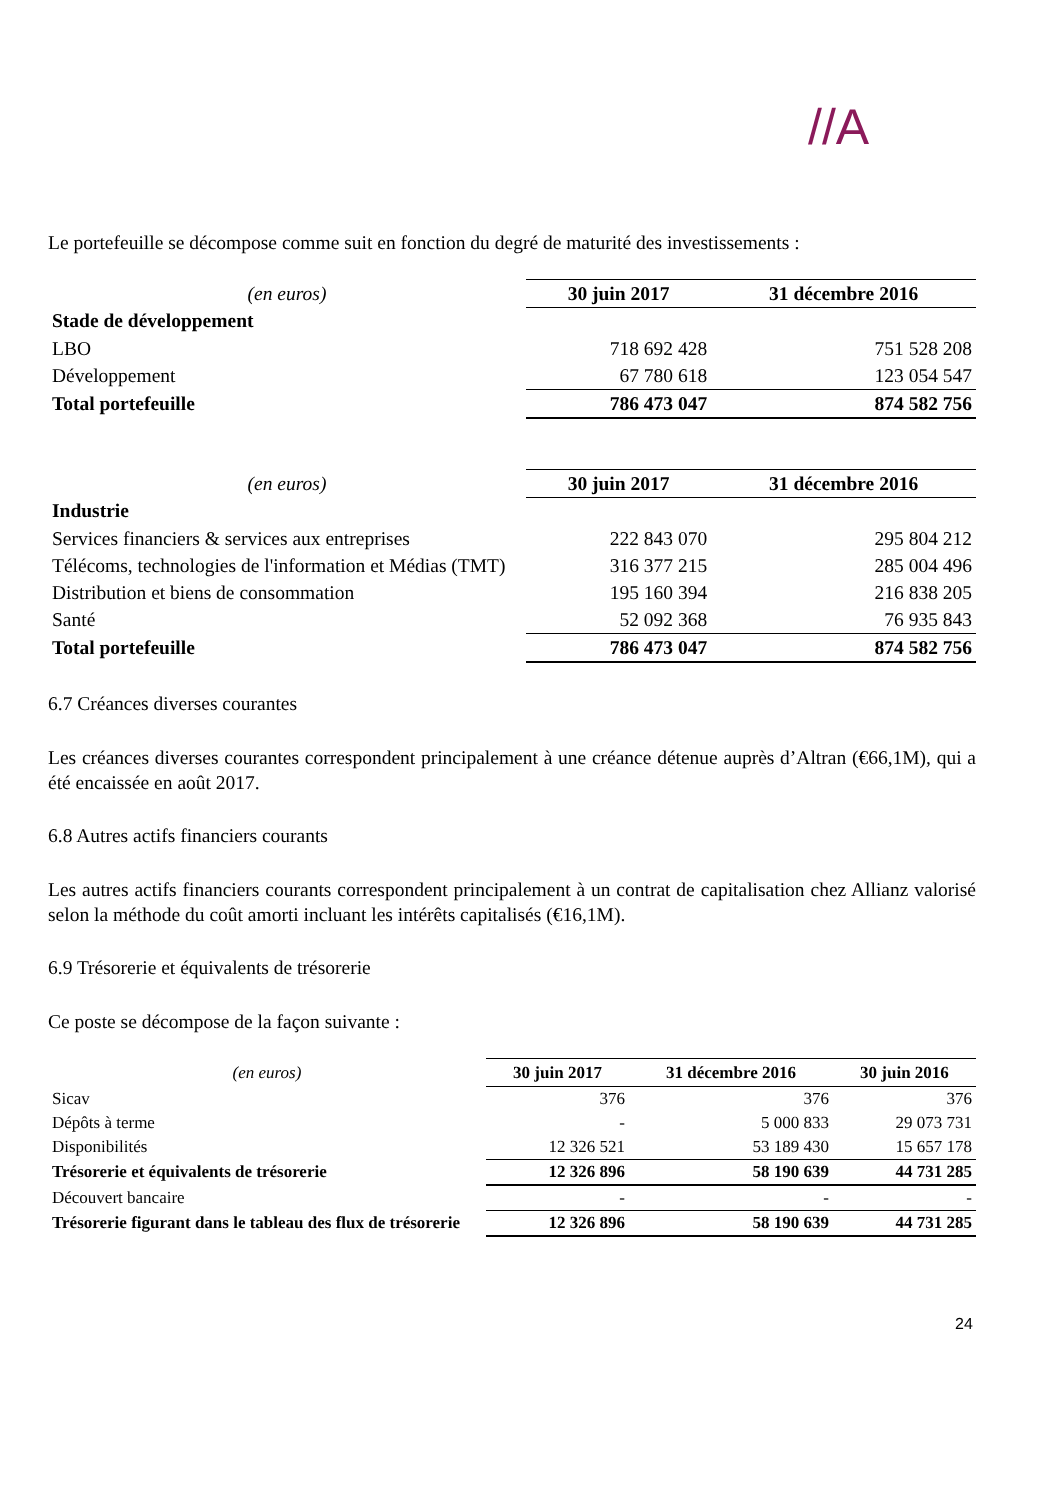//A
Le portefeuille se décompose comme suit en fonction du degré de maturité des investissements :
| (en euros) | 30 juin 2017 | 31 décembre 2016 |
| --- | --- | --- |
| Stade de développement | | |
| LBO | 718 692 428 | 751 528 208 |
| Développement | 67 780 618 | 123 054 547 |
| Total portefeuille | 786 473 047 | 874 582 756 |
| (en euros) | 30 juin 2017 | 31 décembre 2016 |
| --- | --- | --- |
| Industrie | | |
| Services financiers & services aux entreprises | 222 843 070 | 295 804 212 |
| Télécoms, technologies de l'information et Médias (TMT) | 316 377 215 | 285 004 496 |
| Distribution et biens de consommation | 195 160 394 | 216 838 205 |
| Santé | 52 092 368 | 76 935 843 |
| Total portefeuille | 786 473 047 | 874 582 756 |
6.7 Créances diverses courantes
Les créances diverses courantes correspondent principalement à une créance détenue auprès d’Altran (€66,1M), qui a été encaissée en août 2017.
6.8 Autres actifs financiers courants
Les autres actifs financiers courants correspondent principalement à un contrat de capitalisation chez Allianz valorisé selon la méthode du coût amorti incluant les intérêts capitalisés (€16,1M).
6.9 Trésorerie et équivalents de trésorerie
Ce poste se décompose de la façon suivante :
| (en euros) | 30 juin 2017 | 31 décembre 2016 | 30 juin 2016 |
| --- | --- | --- | --- |
| Sicav | 376 | 376 | 376 |
| Dépôts à terme | - | 5 000 833 | 29 073 731 |
| Disponibilités | 12 326 521 | 53 189 430 | 15 657 178 |
| Trésorerie et équivalents de trésorerie | 12 326 896 | 58 190 639 | 44 731 285 |
| Découvert bancaire | - | - | - |
| Trésorerie figurant dans le tableau des flux de trésorerie | 12 326 896 | 58 190 639 | 44 731 285 |
24